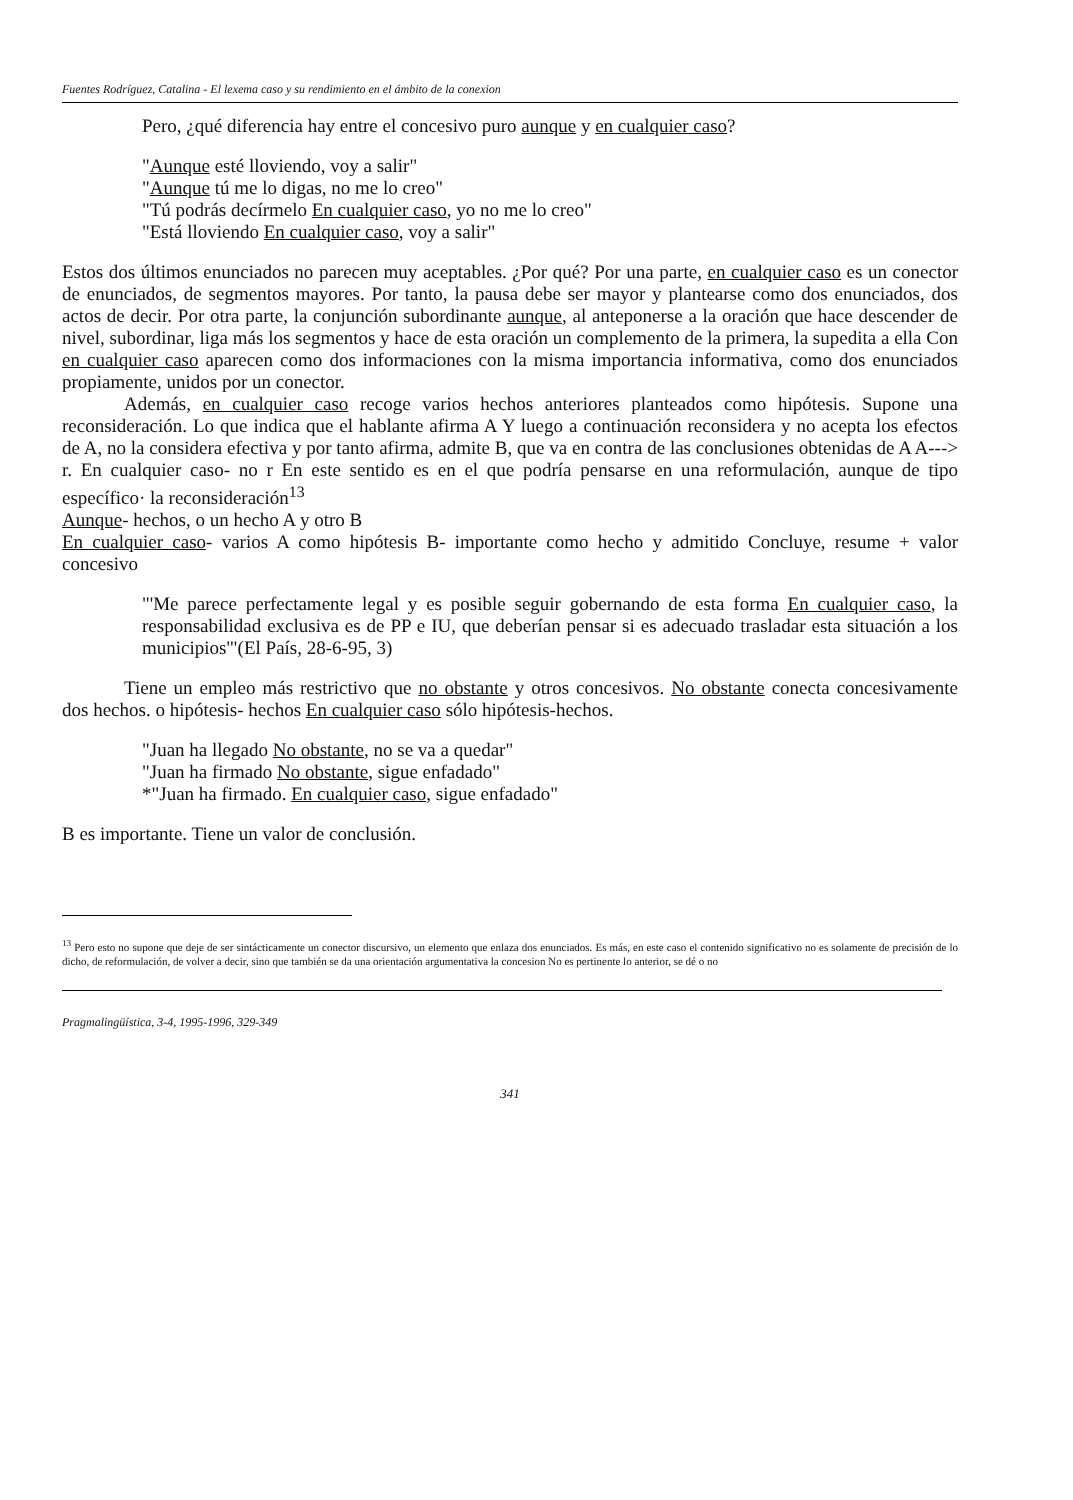Fuentes Rodríguez, Catalina - El lexema caso y su rendimiento en el ámbito de la conexion
Pero, ¿qué diferencia hay entre el concesivo puro aunque y en cualquier caso?
"Aunque esté lloviendo, voy a salir"
"Aunque tú me lo digas, no me lo creo"
"Tú podrás decírmelo En cualquier caso, yo no me lo creo"
"Está lloviendo En cualquier caso, voy a salir"
Estos dos últimos enunciados no parecen muy aceptables. ¿Por qué? Por una parte, en cualquier caso es un conector de enunciados, de segmentos mayores. Por tanto, la pausa debe ser mayor y plantearse como dos enunciados, dos actos de decir. Por otra parte, la conjunción subordinante aunque, al anteponerse a la oración que hace descender de nivel, subordinar, liga más los segmentos y hace de esta oración un complemento de la primera, la supedita a ella Con en cualquier caso aparecen como dos informaciones con la misma importancia informativa, como dos enunciados propiamente, unidos por un conector.
Además, en cualquier caso recoge varios hechos anteriores planteados como hipótesis. Supone una reconsideración. Lo que indica que el hablante afirma A Y luego a continuación reconsidera y no acepta los efectos de A, no la considera efectiva y por tanto afirma, admite B, que va en contra de las conclusiones obtenidas de A A---> r. En cualquier caso- no r En este sentido es en el que podría pensarse en una reformulación, aunque de tipo específico· la reconsideración<sup>13</sup>
Aunque- hechos, o un hecho A y otro B
En cualquier caso- varios A como hipótesis B- importante como hecho y admitido Concluye, resume + valor concesivo
"'Me parece perfectamente legal y es posible seguir gobernando de esta forma En cualquier caso, la responsabilidad exclusiva es de PP e IU, que deberían pensar si es adecuado trasladar esta situación a los municipios'"(El País, 28-6-95, 3)
Tiene un empleo más restrictivo que no obstante y otros concesivos. No obstante conecta concesivamente dos hechos. o hipótesis- hechos En cualquier caso sólo hipótesis-hechos.
"Juan ha llegado No obstante, no se va a quedar"
"Juan ha firmado No obstante, sigue enfadado"
*"Juan ha firmado. En cualquier caso, sigue enfadado"
B es importante. Tiene un valor de conclusión.
<sup>13</sup> Pero esto no supone que deje de ser sintácticamente un conector discursivo, un elemento que enlaza dos enunciados. Es más, en este caso el contenido significativo no es solamente de precisión de lo dicho, de reformulación, de volver a decir, sino que también se da una orientación argumentativa la concesion No es pertinente lo anterior, se dé o no
Pragmalingüística, 3-4, 1995-1996, 329-349
341